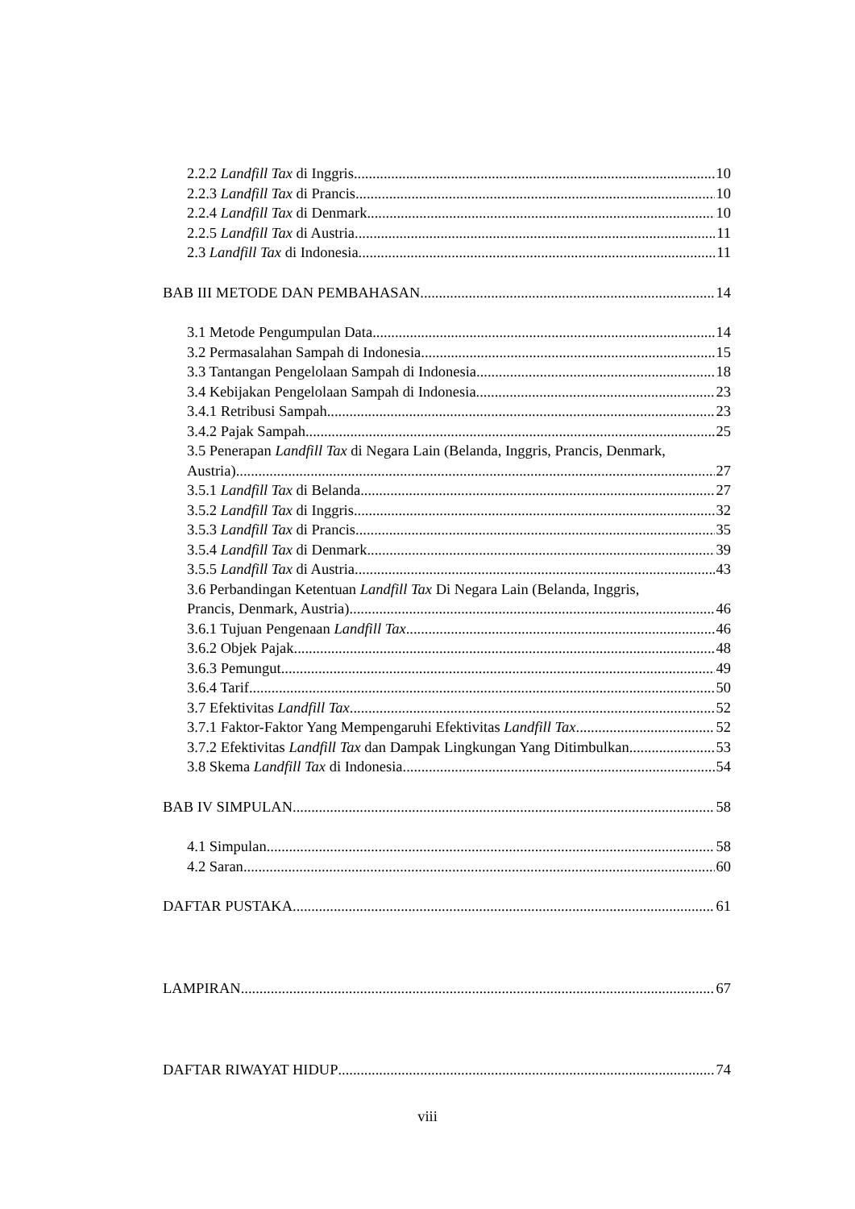2.2.2 Landfill Tax di Inggris 10
2.2.3 Landfill Tax di Prancis 10
2.2.4 Landfill Tax di Denmark 10
2.2.5 Landfill Tax di Austria 11
2.3 Landfill Tax di Indonesia 11
BAB III METODE DAN PEMBAHASAN 14
3.1 Metode Pengumpulan Data 14
3.2 Permasalahan Sampah di Indonesia 15
3.3 Tantangan Pengelolaan Sampah di Indonesia 18
3.4 Kebijakan Pengelolaan Sampah di Indonesia 23
3.4.1 Retribusi Sampah 23
3.4.2 Pajak Sampah 25
3.5 Penerapan Landfill Tax di Negara Lain (Belanda, Inggris, Prancis, Denmark,
Austria) 27
3.5.1 Landfill Tax di Belanda 27
3.5.2 Landfill Tax di Inggris 32
3.5.3 Landfill Tax di Prancis 35
3.5.4 Landfill Tax di Denmark 39
3.5.5 Landfill Tax di Austria 43
3.6 Perbandingan Ketentuan Landfill Tax Di Negara Lain (Belanda, Inggris,
Prancis, Denmark, Austria) 46
3.6.1 Tujuan Pengenaan Landfill Tax 46
3.6.2 Objek Pajak 48
3.6.3 Pemungut 49
3.6.4 Tarif 50
3.7 Efektivitas Landfill Tax 52
3.7.1 Faktor-Faktor Yang Mempengaruhi Efektivitas Landfill Tax 52
3.7.2 Efektivitas Landfill Tax dan Dampak Lingkungan Yang Ditimbulkan 53
3.8 Skema Landfill Tax di Indonesia 54
BAB IV SIMPULAN 58
4.1 Simpulan 58
4.2 Saran 60
DAFTAR PUSTAKA 61
LAMPIRAN 67
DAFTAR RIWAYAT HIDUP 74
viii